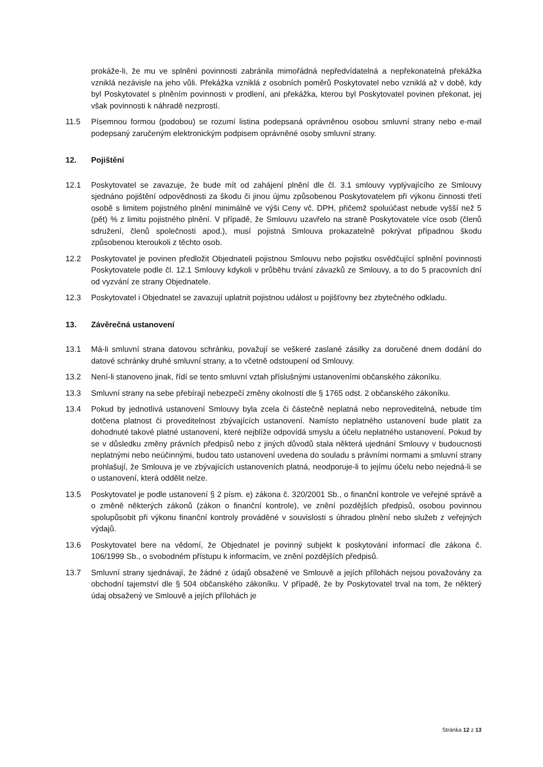prokáže-li, že mu ve splnění povinnosti zabránila mimořádná nepředvídatelná a nepřekonatelná překážka vzniklá nezávisle na jeho vůli. Překážka vzniklá z osobních poměrů Poskytovatel nebo vzniklá až v době, kdy byl Poskytovatel s plněním povinnosti v prodlení, ani překážka, kterou byl Poskytovatel povinen překonat, jej však povinnosti k náhradě nezprostí.
11.5 Písemnou formou (podobou) se rozumí listina podepsaná oprávněnou osobou smluvní strany nebo e-mail podepsaný zaručeným elektronickým podpisem oprávněné osoby smluvní strany.
12. Pojištění
12.1 Poskytovatel se zavazuje, že bude mít od zahájení plnění dle čl. 3.1 smlouvy vyplývajícího ze Smlouvy sjednáno pojištění odpovědnosti za škodu či jinou újmu způsobenou Poskytovatelem při výkonu činnosti třetí osobě s limitem pojistného plnění minimálně ve výši Ceny vč. DPH, přičemž spoluúčast nebude vyšší než 5 (pět) % z limitu pojistného plnění. V případě, že Smlouvu uzavřelo na straně Poskytovatele více osob (členů sdružení, členů společnosti apod.), musí pojistná Smlouva prokazatelně pokrývat případnou škodu způsobenou kteroukoli z těchto osob.
12.2 Poskytovatel je povinen předložit Objednateli pojistnou Smlouvu nebo pojistku osvědčující splnění povinnosti Poskytovatele podle čl. 12.1 Smlouvy kdykoli v průběhu trvání závazků ze Smlouvy, a to do 5 pracovních dní od vyzvání ze strany Objednatele.
12.3 Poskytovatel i Objednatel se zavazují uplatnit pojistnou událost u pojišťovny bez zbytečného odkladu.
13. Závěrečná ustanovení
13.1 Má-li smluvní strana datovou schránku, považují se veškeré zaslané zásilky za doručené dnem dodání do datové schránky druhé smluvní strany, a to včetně odstoupení od Smlouvy.
13.2 Není-li stanoveno jinak, řídí se tento smluvní vztah příslušnými ustanoveními občanského zákoníku.
13.3 Smluvní strany na sebe přebírají nebezpečí změny okolností dle § 1765 odst. 2 občanského zákoníku.
13.4 Pokud by jednotlivá ustanovení Smlouvy byla zcela či částečně neplatná nebo neproveditelná, nebude tím dotčena platnost či proveditelnost zbývajících ustanovení. Namísto neplatného ustanovení bude platit za dohodnuté takové platné ustanovení, které nejblíže odpovídá smyslu a účelu neplatného ustanovení. Pokud by se v důsledku změny právních předpisů nebo z jiných důvodů stala některá ujednání Smlouvy v budoucnosti neplatnými nebo neúčinnými, budou tato ustanovení uvedena do souladu s právními normami a smluvní strany prohlašují, že Smlouva je ve zbývajících ustanoveních platná, neodporuje-li to jejímu účelu nebo nejedná-li se o ustanovení, která oddělit nelze.
13.5 Poskytovatel je podle ustanovení § 2 písm. e) zákona č. 320/2001 Sb., o finanční kontrole ve veřejné správě a o změně některých zákonů (zákon o finanční kontrole), ve znění pozdějších předpisů, osobou povinnou spolupůsobit při výkonu finanční kontroly prováděné v souvislosti s úhradou plnění nebo služeb z veřejných výdajů.
13.6 Poskytovatel bere na vědomí, že Objednatel je povinný subjekt k poskytování informací dle zákona č. 106/1999 Sb., o svobodném přístupu k informacím, ve znění pozdějších předpisů.
13.7 Smluvní strany sjednávají, že žádné z údajů obsažené ve Smlouvě a jejích přílohách nejsou považovány za obchodní tajemství dle § 504 občanského zákoníku. V případě, že by Poskytovatel trval na tom, že některý údaj obsažený ve Smlouvě a jejích přílohách je
Stránka 12 z 13